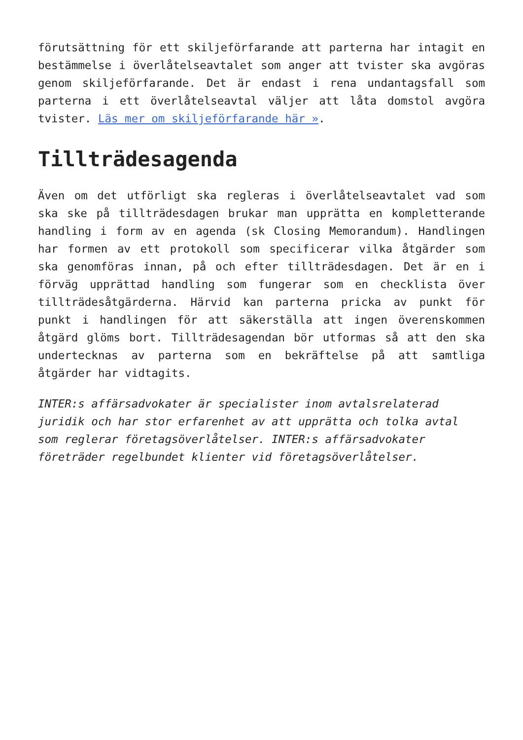förutsättning för ett skiljeförfarande att parterna har intagit en bestämmelse i överlåtelseavtalet som anger att tvister ska avgöras genom skiljeförfarande. Det är endast i rena undantagsfall som parterna i ett överlåtelseavtal väljer att låta domstol avgöra tvister. Läs mer om skiljeförfarande här ».
Tillträdesagenda
Även om det utförligt ska regleras i överlåtelseavtalet vad som ska ske på tillträdesdagen brukar man upprätta en kompletterande handling i form av en agenda (sk Closing Memorandum). Handlingen har formen av ett protokoll som specificerar vilka åtgärder som ska genomföras innan, på och efter tillträdesdagen. Det är en i förväg upprättad handling som fungerar som en checklista över tillträdesåtgärderna. Härvid kan parterna pricka av punkt för punkt i handlingen för att säkerställa att ingen överenskommen åtgärd glöms bort. Tillträdesagendan bör utformas så att den ska undertecknas av parterna som en bekräftelse på att samtliga åtgärder har vidtagits.
INTER:s affärsadvokater är specialister inom avtalsrelaterad juridik och har stor erfarenhet av att upprätta och tolka avtal som reglerar företagsöverlåtelser. INTER:s affärsadvokater företräder regelbundet klienter vid företagsöverlåtelser.